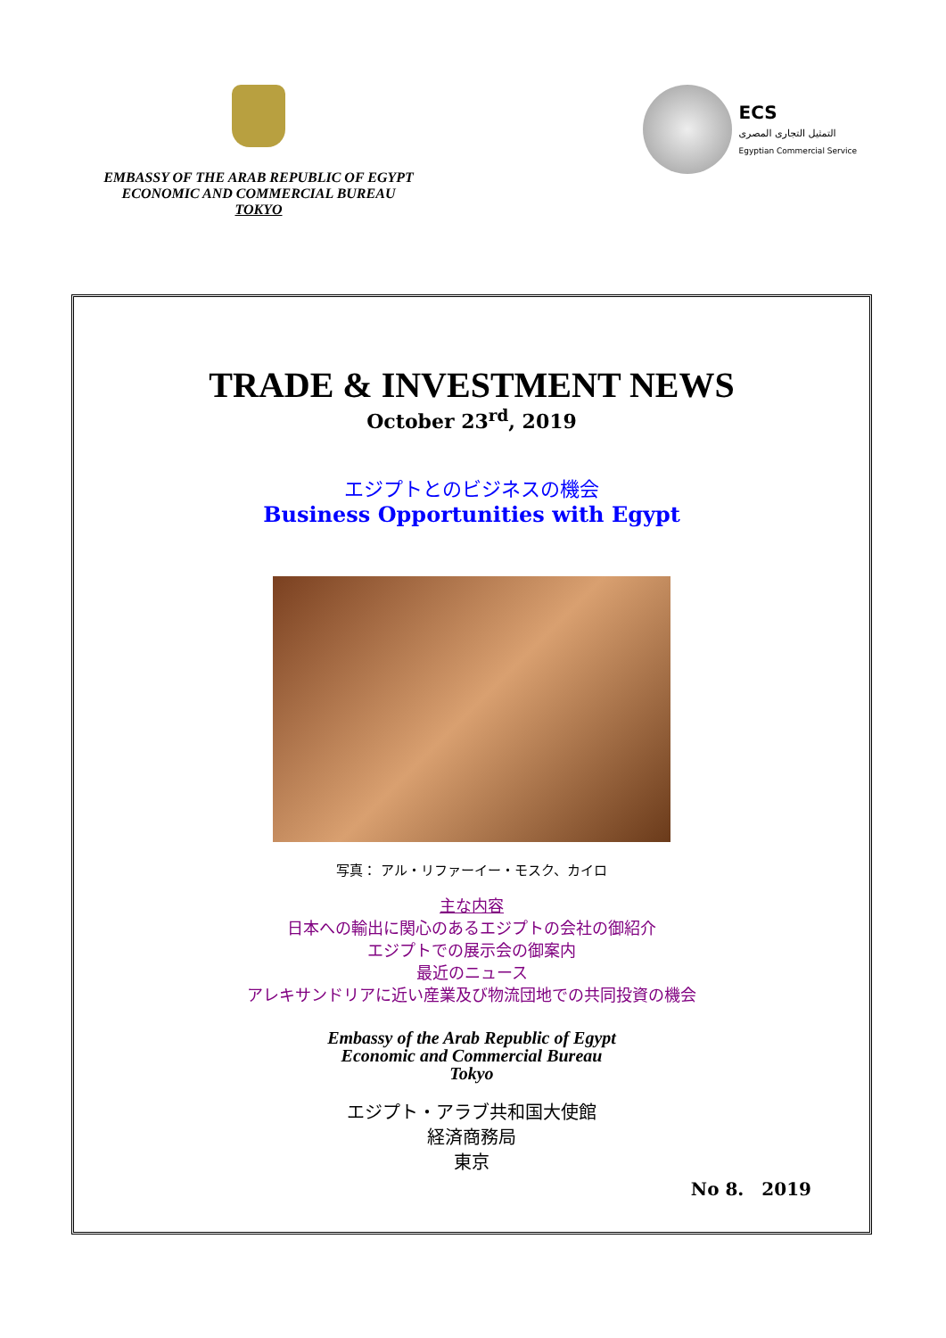EMBASSY OF THE ARAB REPUBLIC OF EGYPT
ECONOMIC AND COMMERCIAL BUREAU
TOKYO
ECS
التمثيل التجارى المصرى
Egyptian Commercial Service
TRADE & INVESTMENT NEWS
October 23<sup>rd</sup>, 2019
エジプトとのビジネスの機会
Business Opportunities with Egypt
写真： アル・リファーイー・モスク、カイロ
主な内容
日本への輸出に関心のあるエジプトの会社の御紹介
エジプトでの展示会の御案内
最近のニュース
アレキサンドリアに近い産業及び物流団地での共同投資の機会
Embassy of the Arab Republic of Egypt
Economic and Commercial Bureau
Tokyo
エジプト・アラブ共和国大使館
経済商務局
東京
No 8.　2019